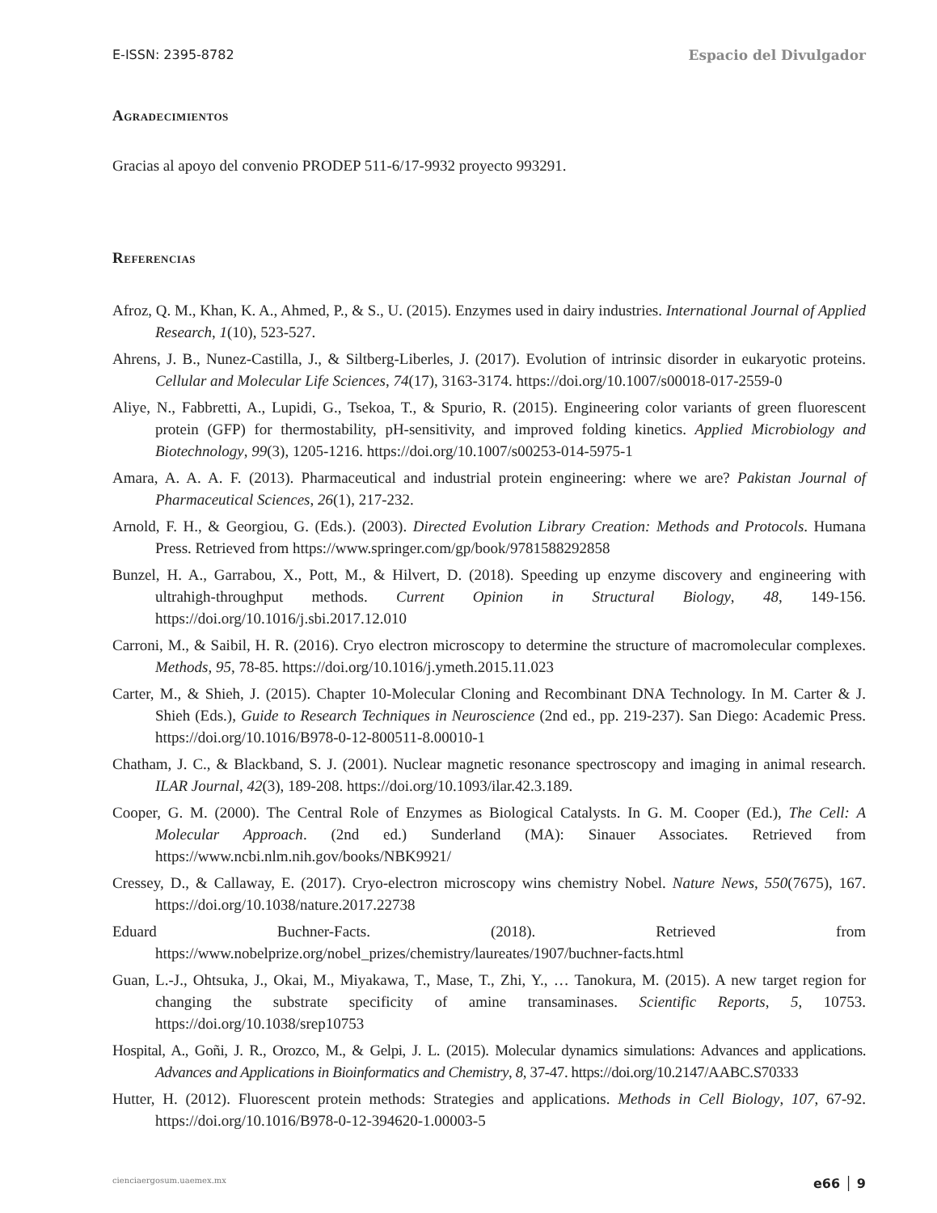E-ISSN: 2395-8782 Espacio del Divulgador
Agradecimientos
Gracias al apoyo del convenio PRODEP 511-6/17-9932 proyecto 993291.
Referencias
Afroz, Q. M., Khan, K. A., Ahmed, P., & S., U. (2015). Enzymes used in dairy industries. International Journal of Applied Research, 1(10), 523-527.
Ahrens, J. B., Nunez-Castilla, J., & Siltberg-Liberles, J. (2017). Evolution of intrinsic disorder in eukaryotic proteins. Cellular and Molecular Life Sciences, 74(17), 3163-3174. https://doi.org/10.1007/s00018-017-2559-0
Aliye, N., Fabbretti, A., Lupidi, G., Tsekoa, T., & Spurio, R. (2015). Engineering color variants of green fluorescent protein (GFP) for thermostability, pH-sensitivity, and improved folding kinetics. Applied Microbiology and Biotechnology, 99(3), 1205-1216. https://doi.org/10.1007/s00253-014-5975-1
Amara, A. A. A. F. (2013). Pharmaceutical and industrial protein engineering: where we are? Pakistan Journal of Pharmaceutical Sciences, 26(1), 217-232.
Arnold, F. H., & Georgiou, G. (Eds.). (2003). Directed Evolution Library Creation: Methods and Protocols. Humana Press. Retrieved from https://www.springer.com/gp/book/9781588292858
Bunzel, H. A., Garrabou, X., Pott, M., & Hilvert, D. (2018). Speeding up enzyme discovery and engineering with ultrahigh-throughput methods. Current Opinion in Structural Biology, 48, 149-156. https://doi.org/10.1016/j.sbi.2017.12.010
Carroni, M., & Saibil, H. R. (2016). Cryo electron microscopy to determine the structure of macromolecular complexes. Methods, 95, 78-85. https://doi.org/10.1016/j.ymeth.2015.11.023
Carter, M., & Shieh, J. (2015). Chapter 10-Molecular Cloning and Recombinant DNA Technology. In M. Carter & J. Shieh (Eds.), Guide to Research Techniques in Neuroscience (2nd ed., pp. 219-237). San Diego: Academic Press. https://doi.org/10.1016/B978-0-12-800511-8.00010-1
Chatham, J. C., & Blackband, S. J. (2001). Nuclear magnetic resonance spectroscopy and imaging in animal research. ILAR Journal, 42(3), 189-208. https://doi.org/10.1093/ilar.42.3.189.
Cooper, G. M. (2000). The Central Role of Enzymes as Biological Catalysts. In G. M. Cooper (Ed.), The Cell: A Molecular Approach. (2nd ed.) Sunderland (MA): Sinauer Associates. Retrieved from https://www.ncbi.nlm.nih.gov/books/NBK9921/
Cressey, D., & Callaway, E. (2017). Cryo-electron microscopy wins chemistry Nobel. Nature News, 550(7675), 167. https://doi.org/10.1038/nature.2017.22738
Eduard Buchner-Facts. (2018). Retrieved from https://www.nobelprize.org/nobel_prizes/chemistry/laureates/1907/buchner-facts.html
Guan, L.-J., Ohtsuka, J., Okai, M., Miyakawa, T., Mase, T., Zhi, Y., … Tanokura, M. (2015). A new target region for changing the substrate specificity of amine transaminases. Scientific Reports, 5, 10753. https://doi.org/10.1038/srep10753
Hospital, A., Goñi, J. R., Orozco, M., & Gelpi, J. L. (2015). Molecular dynamics simulations: Advances and applications. Advances and Applications in Bioinformatics and Chemistry, 8, 37-47. https://doi.org/10.2147/AABC.S70333
Hutter, H. (2012). Fluorescent protein methods: Strategies and applications. Methods in Cell Biology, 107, 67-92. https://doi.org/10.1016/B978-0-12-394620-1.00003-5
cienciaergosum.uaemex.mx e66 │ 9